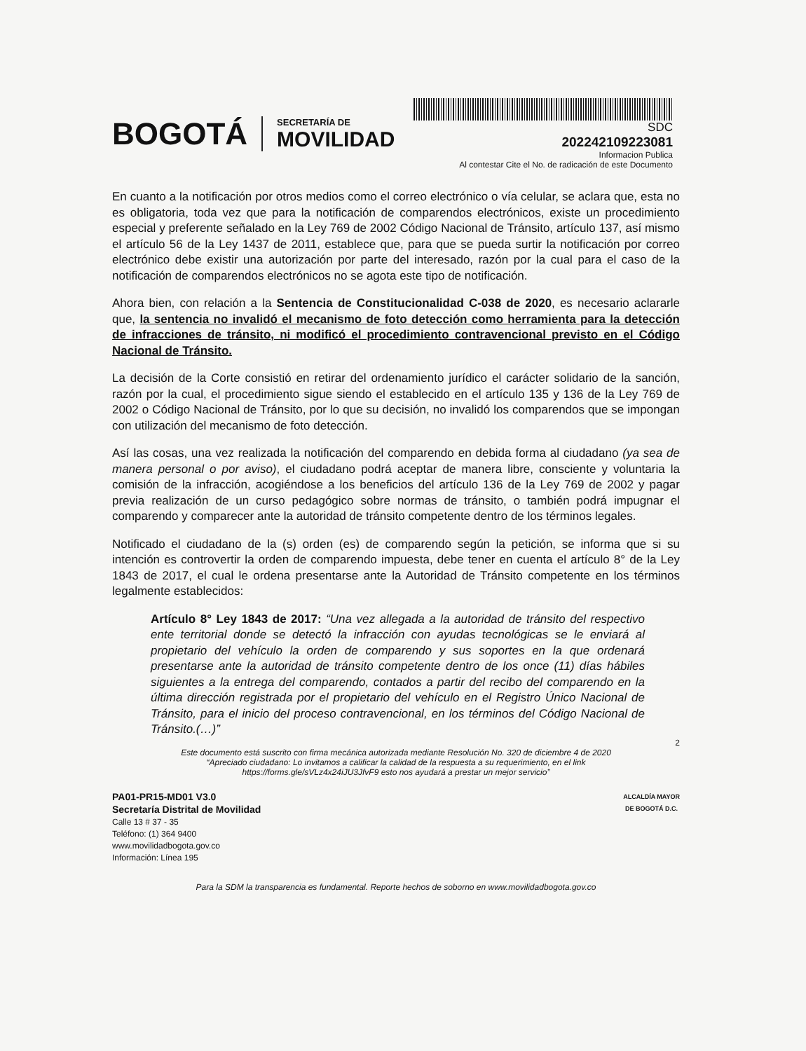BOGOTÁ
SECRETARÍA DE
MOVILIDAD
SDC
202242109223081
Informacion Publica
Al contestar Cite el No. de radicación de este Documento
En cuanto a la notificación por otros medios como el correo electrónico o vía celular, se aclara que, esta no es obligatoria, toda vez que para la notificación de comparendos electrónicos, existe un procedimiento especial y preferente señalado en la Ley 769 de 2002 Código Nacional de Tránsito, artículo 137, así mismo el artículo 56 de la Ley 1437 de 2011, establece que, para que se pueda surtir la notificación por correo electrónico debe existir una autorización por parte del interesado, razón por la cual para el caso de la notificación de comparendos electrónicos no se agota este tipo de notificación.
Ahora bien, con relación a la Sentencia de Constitucionalidad C-038 de 2020, es necesario aclararle que, la sentencia no invalidó el mecanismo de foto detección como herramienta para la detección de infracciones de tránsito, ni modificó el procedimiento contravencional previsto en el Código Nacional de Tránsito.
La decisión de la Corte consistió en retirar del ordenamiento jurídico el carácter solidario de la sanción, razón por la cual, el procedimiento sigue siendo el establecido en el artículo 135 y 136 de la Ley 769 de 2002 o Código Nacional de Tránsito, por lo que su decisión, no invalidó los comparendos que se impongan con utilización del mecanismo de foto detección.
Así las cosas, una vez realizada la notificación del comparendo en debida forma al ciudadano (ya sea de manera personal o por aviso), el ciudadano podrá aceptar de manera libre, consciente y voluntaria la comisión de la infracción, acogiéndose a los beneficios del artículo 136 de la Ley 769 de 2002 y pagar previa realización de un curso pedagógico sobre normas de tránsito, o también podrá impugnar el comparendo y comparecer ante la autoridad de tránsito competente dentro de los términos legales.
Notificado el ciudadano de la (s) orden (es) de comparendo según la petición, se informa que si su intención es controvertir la orden de comparendo impuesta, debe tener en cuenta el artículo 8° de la Ley 1843 de 2017, el cual le ordena presentarse ante la Autoridad de Tránsito competente en los términos legalmente establecidos:
Artículo 8° Ley 1843 de 2017: “Una vez allegada a la autoridad de tránsito del respectivo ente territorial donde se detectó la infracción con ayudas tecnológicas se le enviará al propietario del vehículo la orden de comparendo y sus soportes en la que ordenará presentarse ante la autoridad de tránsito competente dentro de los once (11) días hábiles siguientes a la entrega del comparendo, contados a partir del recibo del comparendo en la última dirección registrada por el propietario del vehículo en el Registro Único Nacional de Tránsito, para el inicio del proceso contravencional, en los términos del Código Nacional de Tránsito.(…)”
2
Este documento está suscrito con firma mecánica autorizada mediante Resolución No. 320 de diciembre 4 de 2020
“Apreciado ciudadano: Lo invitamos a calificar la calidad de la respuesta a su requerimiento, en el link
https://forms.gle/sVLz4x24iJU3JfvF9 esto nos ayudará a prestar un mejor servicio”
PA01-PR15-MD01 V3.0
Secretaría Distrital de Movilidad
Calle 13 # 37 - 35
Teléfono: (1) 364 9400
www.movilidadbogota.gov.co
Información: Línea 195
ALCALDÍA MAYOR
DE BOGOTÁ D.C.
Para la SDM la transparencia es fundamental. Reporte hechos de soborno en www.movilidadbogota.gov.co